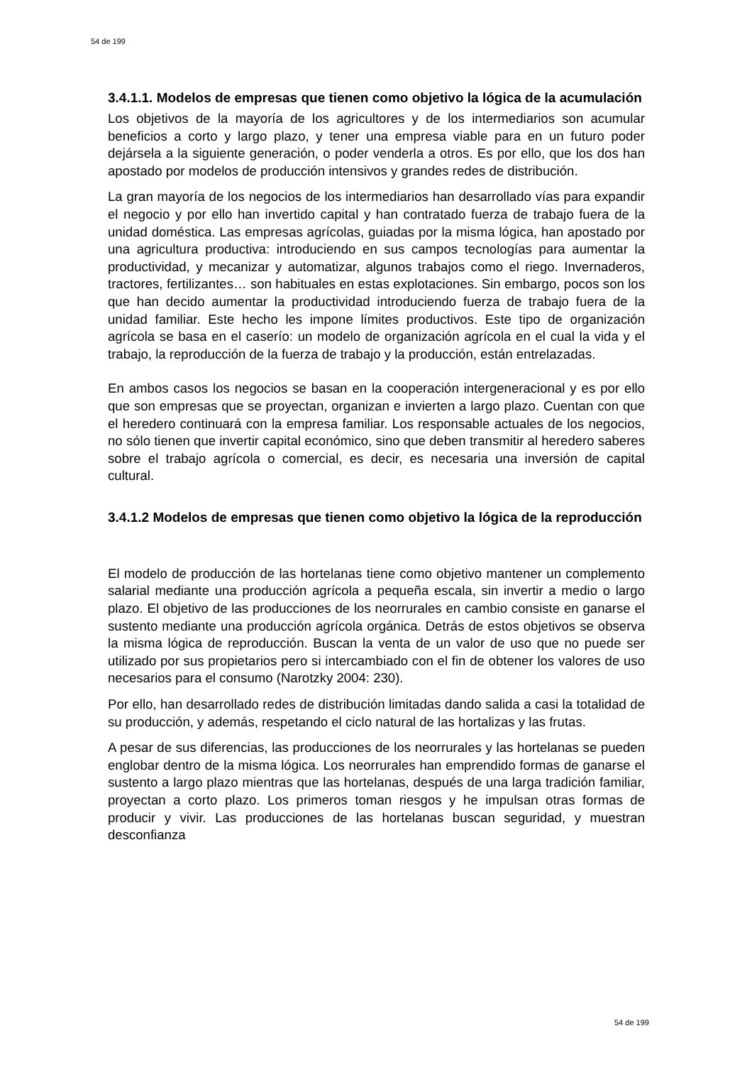54 de 199
3.4.1.1. Modelos de empresas que tienen como objetivo la lógica de la acumulación
Los objetivos de la mayoría de los agricultores y de los intermediarios son acumular beneficios a corto y largo plazo, y tener una empresa viable para en un futuro poder dejársela a la siguiente generación, o poder venderla a otros. Es por ello, que los dos han apostado por modelos de producción intensivos y grandes redes de distribución.
La gran mayoría de los negocios de los intermediarios han desarrollado vías para expandir el negocio y por ello han invertido capital y han contratado fuerza de trabajo fuera de la unidad doméstica. Las empresas agrícolas, guiadas por la misma lógica, han apostado por una agricultura productiva: introduciendo en sus campos tecnologías para aumentar la productividad, y mecanizar y automatizar, algunos trabajos como el riego. Invernaderos, tractores, fertilizantes… son habituales en estas explotaciones. Sin embargo, pocos son los que han decido aumentar la productividad introduciendo fuerza de trabajo fuera de la unidad familiar. Este hecho les impone límites productivos. Este tipo de organización agrícola se basa en el caserío: un modelo de organización agrícola en el cual la vida y el trabajo, la reproducción de la fuerza de trabajo y la producción, están entrelazadas.
En ambos casos los negocios se basan en la cooperación intergeneracional y es por ello que son empresas que se proyectan, organizan e invierten a largo plazo. Cuentan con que el heredero continuará con la empresa familiar. Los responsable actuales de los negocios, no sólo tienen que invertir capital económico, sino que deben transmitir al heredero saberes sobre el trabajo agrícola o comercial, es decir, es necesaria una inversión de capital cultural.
3.4.1.2 Modelos de empresas que tienen como objetivo la lógica de la reproducción
El modelo de producción de las hortelanas tiene como objetivo mantener un complemento salarial mediante una producción agrícola a pequeña escala, sin invertir a medio o largo plazo. El objetivo de las producciones de los neorrurales en cambio consiste en ganarse el sustento mediante una producción agrícola orgánica. Detrás de estos objetivos se observa la misma lógica de reproducción. Buscan la venta de un valor de uso que no puede ser utilizado por sus propietarios pero si intercambiado con el fin de obtener los valores de uso necesarios para el consumo (Narotzky 2004: 230).
Por ello, han desarrollado redes de distribución limitadas dando salida a casi la totalidad de su producción, y además, respetando el ciclo natural de las hortalizas y las frutas.
A pesar de sus diferencias, las producciones de los neorrurales y las hortelanas se pueden englobar dentro de la misma lógica. Los neorrurales han emprendido formas de ganarse el sustento a largo plazo mientras que las hortelanas, después de una larga tradición familiar, proyectan a corto plazo. Los primeros toman riesgos y he impulsan otras formas de producir y vivir. Las producciones de las hortelanas buscan seguridad, y muestran desconfianza
54 de 199